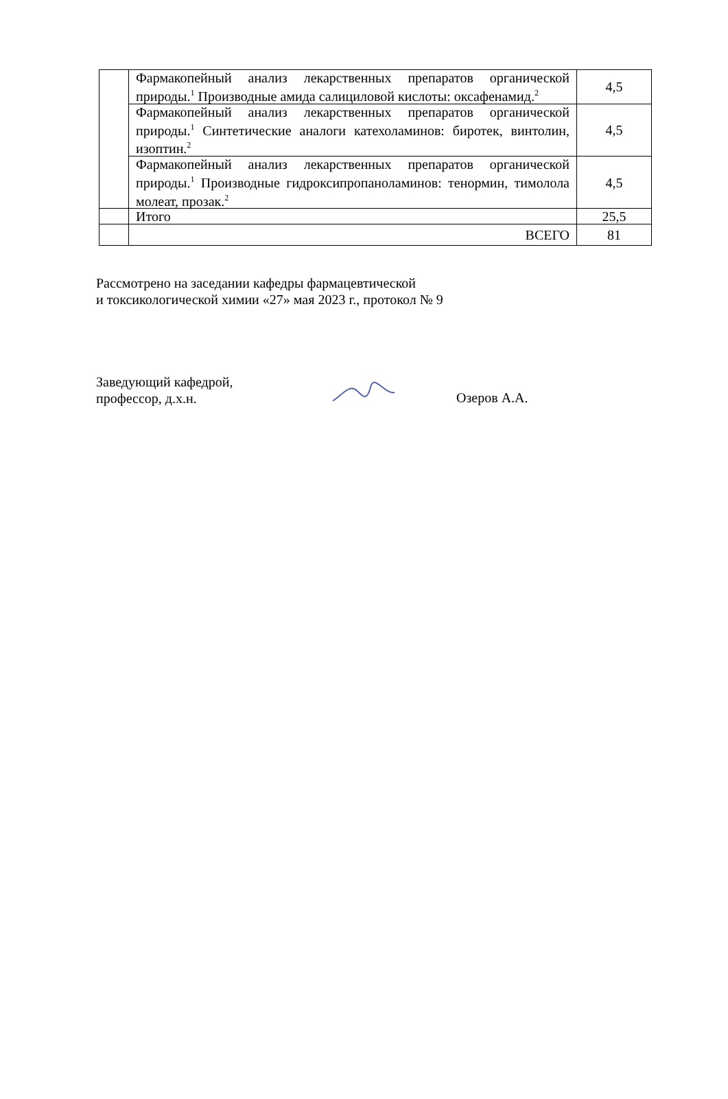| | Фармакопейный анализ лекарственных препаратов органической природы.<sup>1</sup> Производные амида салициловой кислоты: оксафенамид.<sup>2</sup> | 4,5 |
| | Фармакопейный анализ лекарственных препаратов органической природы.<sup>1</sup> Синтетические аналоги катехоламинов: биротек, винтолин, изоптин.<sup>2</sup> | 4,5 |
| | Фармакопейный анализ лекарственных препаратов органической природы.<sup>1</sup> Производные гидроксипропаноламинов: тенормин, тимолола молеат, прозак.<sup>2</sup> | 4,5 |
| | Итого | 25,5 |
| | ВСЕГО | 81 |
Рассмотрено на заседании кафедры фармацевтической
и токсикологической химии «27» мая 2023 г., протокол № 9
Заведующий кафедрой,
профессор, д.х.н.
Озеров А.А.